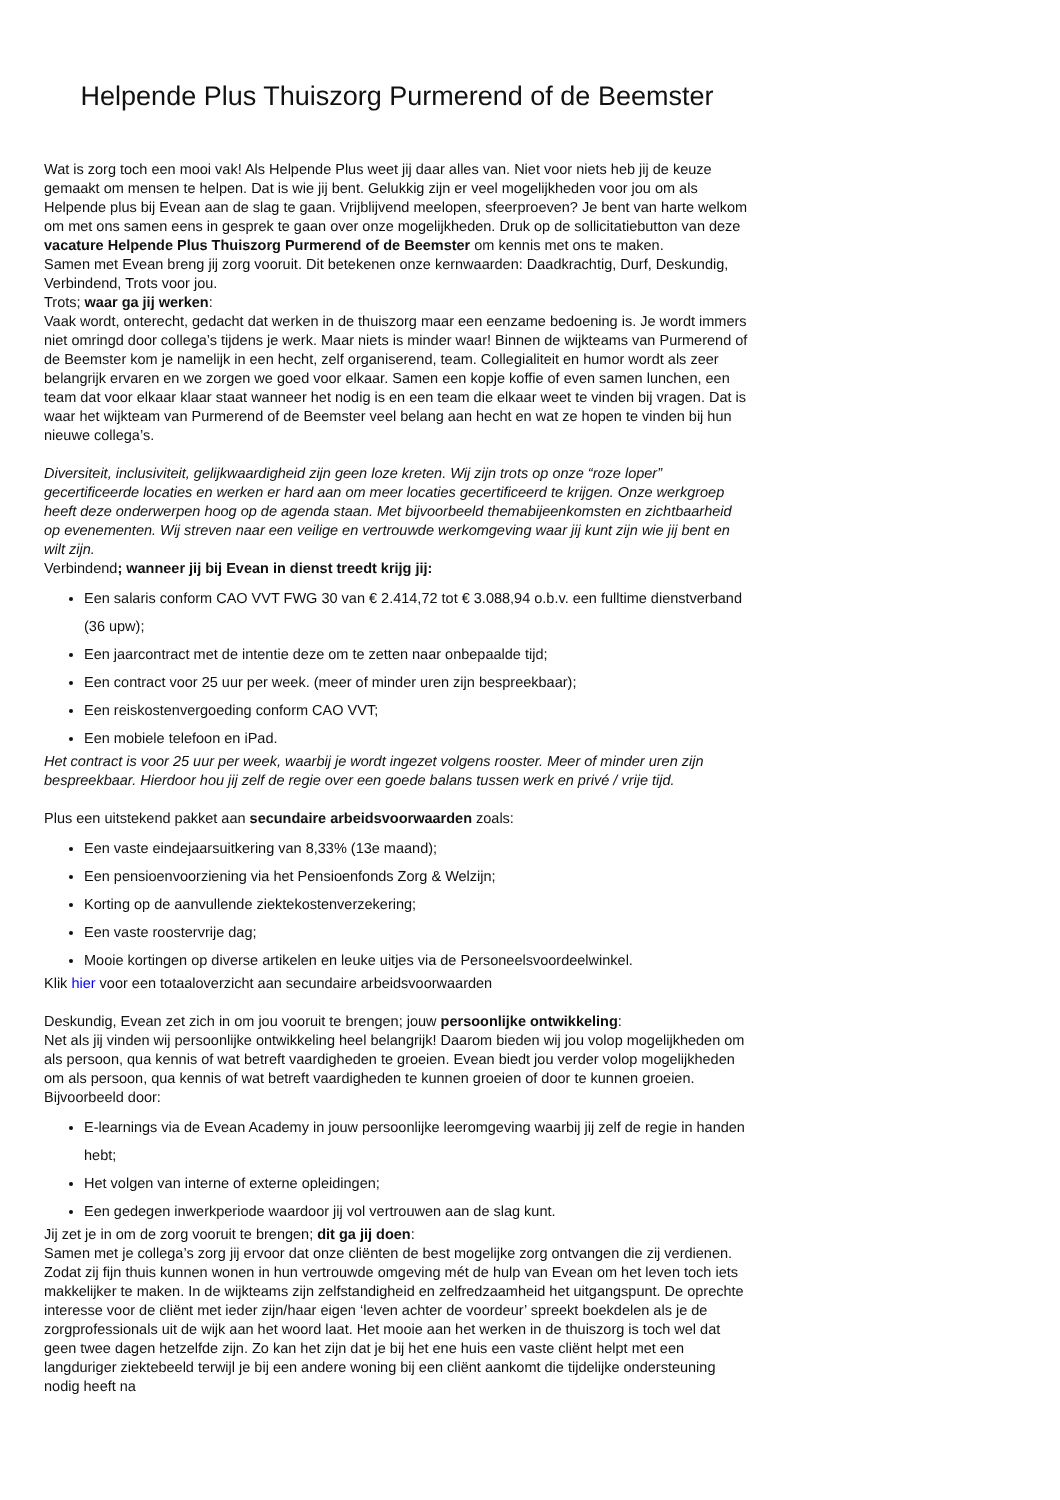Helpende Plus Thuiszorg Purmerend of de Beemster
Wat is zorg toch een mooi vak! Als Helpende Plus weet jij daar alles van. Niet voor niets heb jij de keuze gemaakt om mensen te helpen. Dat is wie jij bent. Gelukkig zijn er veel mogelijkheden voor jou om als Helpende plus bij Evean aan de slag te gaan. Vrijblijvend meelopen, sfeerproeven? Je bent van harte welkom om met ons samen eens in gesprek te gaan over onze mogelijkheden. Druk op de sollicitatiebutton van deze vacature Helpende Plus Thuiszorg Purmerend of de Beemster om kennis met ons te maken.
Samen met Evean breng jij zorg vooruit. Dit betekenen onze kernwaarden: Daadkrachtig, Durf, Deskundig, Verbindend, Trots voor jou.
Trots; waar ga jij werken:
Vaak wordt, onterecht, gedacht dat werken in de thuiszorg maar een eenzame bedoening is. Je wordt immers niet omringd door collega’s tijdens je werk. Maar niets is minder waar! Binnen de wijkteams van Purmerend of de Beemster kom je namelijk in een hecht, zelf organiserend, team. Collegialiteit en humor wordt als zeer belangrijk ervaren en we zorgen we goed voor elkaar. Samen een kopje koffie of even samen lunchen, een team dat voor elkaar klaar staat wanneer het nodig is en een team die elkaar weet te vinden bij vragen. Dat is waar het wijkteam van Purmerend of de Beemster veel belang aan hecht en wat ze hopen te vinden bij hun nieuwe collega’s.
Diversiteit, inclusiviteit, gelijkwaardigheid zijn geen loze kreten. Wij zijn trots op onze “roze loper” gecertificeerde locaties en werken er hard aan om meer locaties gecertificeerd te krijgen. Onze werkgroep heeft deze onderwerpen hoog op de agenda staan. Met bijvoorbeeld themabijeenkomsten en zichtbaarheid op evenementen. Wij streven naar een veilige en vertrouwde werkomgeving waar jij kunt zijn wie jij bent en wilt zijn.
Verbindend; wanneer jij bij Evean in dienst treedt krijg jij:
Een salaris conform CAO VVT FWG 30 van € 2.414,72 tot € 3.088,94 o.b.v. een fulltime dienstverband (36 upw);
Een jaarcontract met de intentie deze om te zetten naar onbepaalde tijd;
Een contract voor 25 uur per week. (meer of minder uren zijn bespreekbaar);
Een reiskostenvergoeding conform CAO VVT;
Een mobiele telefoon en iPad.
Het contract is voor 25 uur per week, waarbij je wordt ingezet volgens rooster. Meer of minder uren zijn bespreekbaar. Hierdoor hou jij zelf de regie over een goede balans tussen werk en privé / vrije tijd.
Plus een uitstekend pakket aan secundaire arbeidsvoorwaarden zoals:
Een vaste eindejaarsuitkering van 8,33% (13e maand);
Een pensioenvoorziening via het Pensioenfonds Zorg & Welzijn;
Korting op de aanvullende ziektekostenverzekering;
Een vaste roostervrije dag;
Mooie kortingen op diverse artikelen en leuke uitjes via de Personeelsvoordeelwinkel.
Klik hier voor een totaaloverzicht aan secundaire arbeidsvoorwaarden
Deskundig, Evean zet zich in om jou vooruit te brengen; jouw persoonlijke ontwikkeling:
Net als jij vinden wij persoonlijke ontwikkeling heel belangrijk! Daarom bieden wij jou volop mogelijkheden om als persoon, qua kennis of wat betreft vaardigheden te groeien. Evean biedt jou verder volop mogelijkheden om als persoon, qua kennis of wat betreft vaardigheden te kunnen groeien of door te kunnen groeien. Bijvoorbeeld door:
E-learnings via de Evean Academy in jouw persoonlijke leeromgeving waarbij jij zelf de regie in handen hebt;
Het volgen van interne of externe opleidingen;
Een gedegen inwerkperiode waardoor jij vol vertrouwen aan de slag kunt.
Jij zet je in om de zorg vooruit te brengen; dit ga jij doen:
Samen met je collega’s zorg jij ervoor dat onze cliënten de best mogelijke zorg ontvangen die zij verdienen. Zodat zij fijn thuis kunnen wonen in hun vertrouwde omgeving mét de hulp van Evean om het leven toch iets makkelijker te maken. In de wijkteams zijn zelfstandigheid en zelfredzaamheid het uitgangspunt. De oprechte interesse voor de cliënt met ieder zijn/haar eigen ‘leven achter de voordeur’ spreekt boekdelen als je de zorgprofessionals uit de wijk aan het woord laat. Het mooie aan het werken in de thuiszorg is toch wel dat geen twee dagen hetzelfde zijn. Zo kan het zijn dat je bij het ene huis een vaste cliënt helpt met een langduriger ziektebeeld terwijl je bij een andere woning bij een cliënt aankomt die tijdelijke ondersteuning nodig heeft na